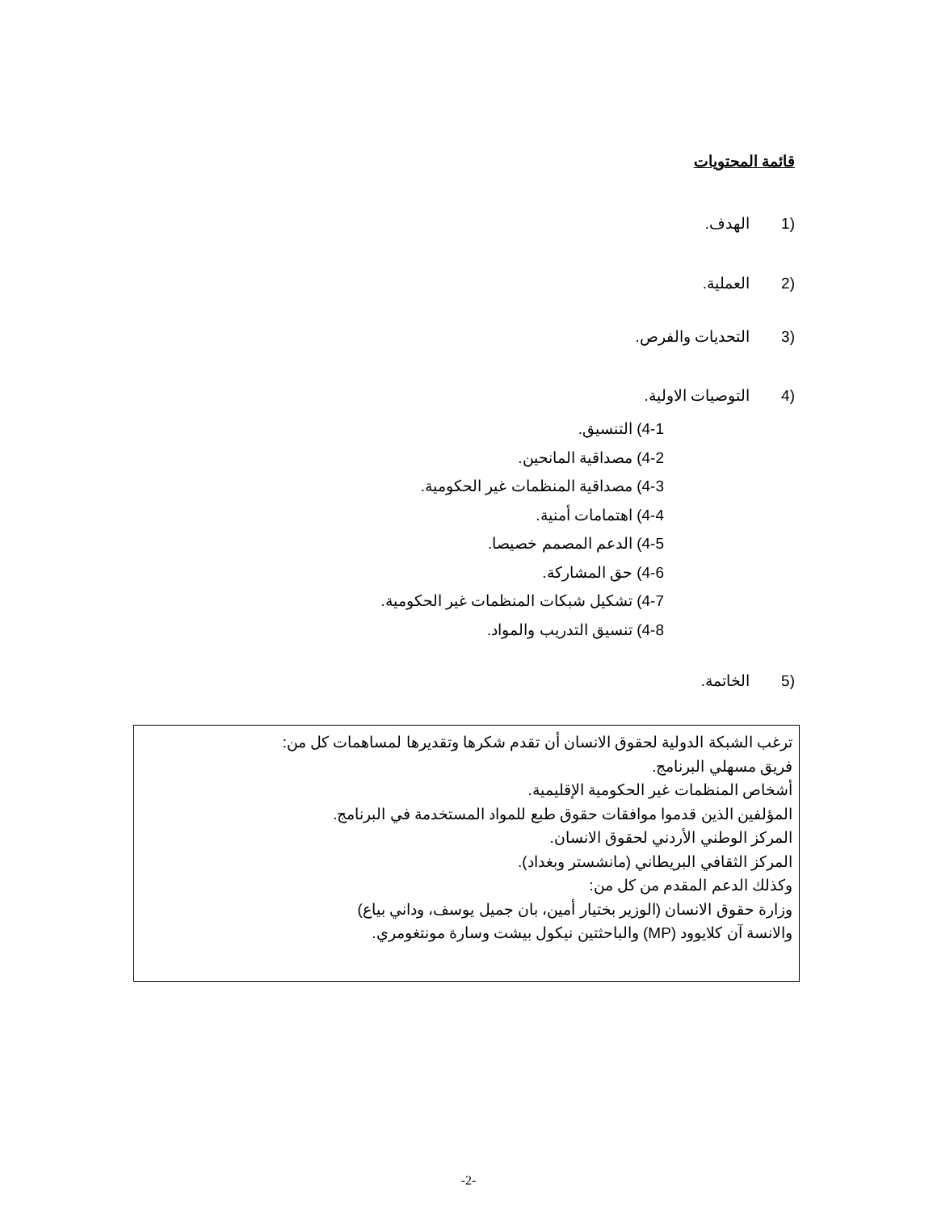قائمة المحتويات
(1 الهدف.
(2 العملية.
(3 التحديات والفرص.
(4 التوصيات الاولية.
4-1) التنسيق.
4-2) مصداقية المانحين.
4-3) مصداقية المنظمات غير الحكومية.
4-4) اهتمامات أمنية.
4-5) الدعم المصمم خصيصا.
4-6) حق المشاركة.
4-7) تشكيل شبكات المنظمات غير الحكومية.
4-8) تنسيق التدريب والمواد.
(5 الخاتمة.
ترغب الشبكة الدولية لحقوق الانسان أن تقدم شكرها وتقديرها لمساهمات كل من:
فريق مسهلي البرنامج.
أشخاص المنظمات غير الحكومية الإقليمية.
المؤلفين الذين قدموا موافقات حقوق طبع للمواد المستخدمة في البرنامج.
المركز الوطني الأردني لحقوق الانسان.
المركز الثقافي البريطاني (مانشستر وبغداد).
وكذلك الدعم المقدم من كل من:
وزارة حقوق الانسان (الوزير بختيار أمين، بان جميل يوسف، وداني بياع)
والانسة آن كلايوود (MP) والباحثتين نيكول بيشت وسارة مونتغومري.
-2-